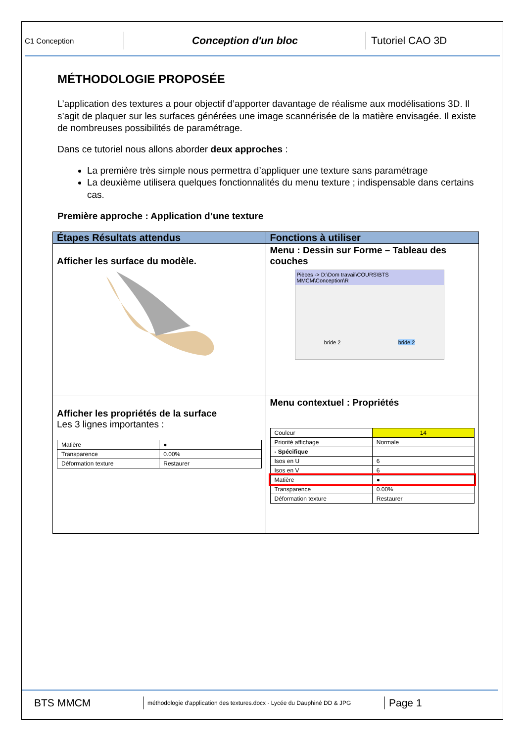C1 Conception
Conception d'un bloc
Tutoriel CAO 3D
MÉTHODOLOGIE PROPOSÉE
L’application des textures a pour objectif d’apporter davantage de réalisme aux modélisations 3D. Il s’agit de plaquer sur les surfaces générées une image scannérisée de la matière envisagée. Il existe de nombreuses possibilités de paramétrage.
Dans ce tutoriel nous allons aborder deux approches :
La première très simple nous permettra d’appliquer une texture sans paramétrage
La deuxième utilisera quelques fonctionnalités du menu texture ; indispensable dans certains cas.
Première approche : Application d’une texture
| Étapes Résultats attendus | Fonctions à utiliser |
| --- | --- |
| Afficher les surface du modèle. | Menu : Dessin sur Forme – Tableau des couches Pièces -> D:\Dom travail\COURS\BTS MMCM\Conception\R bride 2 bride 2 |
| Afficher les propriétés de la surface Les 3 lignes importantes : / Matière / ● / / Transparence / 0.00% / / Déformation texture / Restaurer / | Menu contextuel : Propriétés / Couleur / 14 / / Priorité affichage / Normale / / - Spécifique / / / Isos en U / 6 / / Isos en V / 6 / / Matière / ● / / Transparence / 0.00% / / Déformation texture / Restaurer / |
BTS MMCM
méthodologie d'application des textures.docx - Lycée du Dauphiné DD & JPG
Page 1